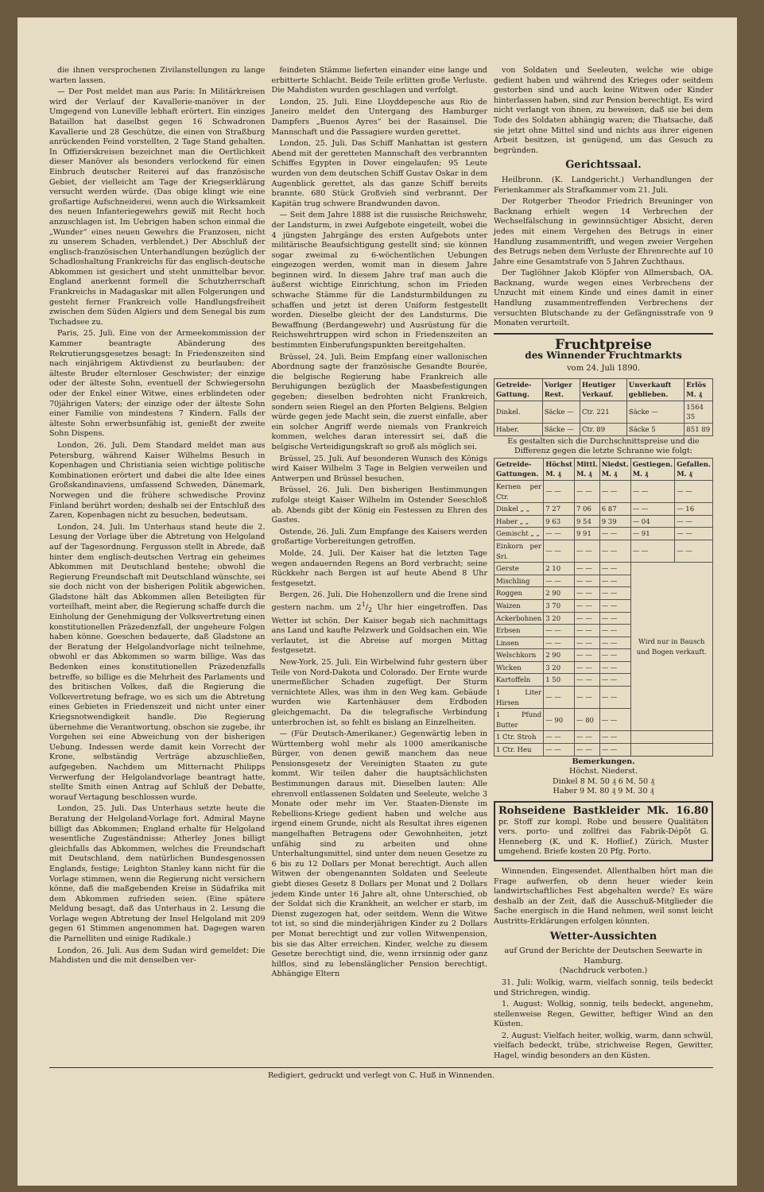die ihnen versprochenen Zivilanstellungen zu lange warten lassen.
— Der Post meldet man aus Paris: In Militärkreisen wird der Verlauf der Kavallerie-manöver in der Umgegend von Luneville lebhaft erörtert. Ein einziges Bataillon hat daselbst gegen 16 Schwadronen Kavallerie und 28 Geschütze, die einen von Straßburg anrückenden Feind vorstellten, 2 Tage Stand gehalten. In Offizierskreisen bezeichnet man die Oertlichkeit dieser Manöver als besonders verlockend für einen Einbruch deutscher Reiterei auf das französische Gebiet, der vielleicht am Tage der Kriegserklärung versucht werden würde. (Das obige klingt wie eine großartige Aufschneiderei, wenn auch die Wirksamkeit des neuen Infanteriegewehrs gewiß mit Recht hoch anzuschlagen ist. Im Uebrigen haben schon einmal die „Wunder“ eines neuen Gewehrs die Franzosen, nicht zu unserem Schaden, verblendet.) Der Abschluß der englisch-französischen Unterhandlungen bezüglich der Schadloshaltung Frankreichs für das englisch-deutsche Abkommen ist gesichert und steht unmittelbar bevor. England anerkennt formell die Schutzherrschaft Frankreichs in Madagaskar mit allen Folgerungen und gesteht ferner Frankreich volle Handlungsfreiheit zwischen dem Süden Algiers und dem Senegal bis zum Tschadsee zu.
Paris, 25. Juli. Eine von der Armeekommission der Kammer beantragte Abänderung des Rekrutierungsgesetzes besagt: In Friedenszeiten sind nach einjährigem Aktivdienst zu beurlauben: der älteste Bruder elternloser Geschwister; der einzige oder der älteste Sohn, eventuell der Schwiegersohn oder der Enkel einer Witwe, eines erblindeten oder 70jährigen Vaters; der einzige oder der älteste Sohn einer Familie von mindestens 7 Kindern. Falls der älteste Sohn erwerbsunfähig ist, genießt der zweite Sohn Dispens.
London, 26. Juli. Dem Standard meldet man aus Petersburg, während Kaiser Wilhelms Besuch in Kopenhagen und Christiania seien wichtige politische Kombinationen erörtert und dabei die alte Idee eines Großskandinaviens, umfassend Schweden, Dänemark, Norwegen und die frühere schwedische Provinz Finland berührt worden; deshalb sei der Entschluß des Zaren, Kopenhagen nicht zu besuchen, bedeutsam.
London, 24. Juli. Im Unterhaus stand heute die 2. Lesung der Vorlage über die Abtretung von Helgoland auf der Tagesordnung. Fergusson stellt in Abrede, daß hinter dem englisch-deutschen Vertrag ein geheimes Abkommen mit Deutschland bestehe; obwohl die Regierung Freundschaft mit Deutschland wünschte, sei sie doch nicht von der bisherigen Politik abgewichen. Gladstone hält das Abkommen allen Beteiligten für vorteilhaft, meint aber, die Regierung schaffe durch die Einholung der Genehmigung der Volksvertretung einen konstitutionellen Präzedenzfall, der ungeheure Folgen haben könne. Goeschen bedauerte, daß Gladstone an der Beratung der Helgolandvorlage nicht teilnehme, obwohl er das Abkommen so warm billige. Was das Bedenken eines konstitutionellen Präzedenzfalls betreffe, so billige es die Mehrheit des Parlaments und des britischen Volkes, daß die Regierung die Volksvertretung befrage, wo es sich um die Abtretung eines Gebietes in Friedenszeit und nicht unter einer Kriegsnotwendigkeit handle. Die Regierung übernehme die Verantwortung, obschon sie zugebe, ihr Vorgehen sei eine Abweichung von der bisherigen Uebung. Indessen werde damit kein Vorrecht der Krone, selbständig Verträge abzuschließen, aufgegeben. Nachdem um Mitternacht Philipps Verwerfung der Helgolandvorlage beantragt hatte, stellte Smith einen Antrag auf Schluß der Debatte, worauf Vertagung beschlossen wurde.
London, 25. Juli. Das Unterhaus setzte heute die Beratung der Helgoland-Vorlage fort. Admiral Mayne billigt das Abkommen; England erhalte für Helgoland wesentliche Zugeständnisse; Atherley Jones billigt gleichfalls das Abkommen, welches die Freundschaft mit Deutschland, dem natürlichen Bundesgenossen Englands, festige; Leighton Stanley kann nicht für die Vorlage stimmen, wenn die Regierung nicht versichern könne, daß die maßgebenden Kreise in Südafrika mit dem Abkommen zufrieden seien. (Eine spätere Meldung besagt, daß das Unterhaus in 2. Lesung die Vorlage wegen Abtretung der Insel Helgoland mit 209 gegen 61 Stimmen angenommen hat. Dagegen waren die Parnelliten und einige Radikale.)
London, 26. Juli. Aus dem Sudan wird gemeldet: Die Mahdisten und die mit denselben ver-
feindeten Stämme lieferten einander eine lange und erbitterte Schlacht. Beide Teile erlitten große Verluste. Die Mahdisten wurden geschlagen und verfolgt.
London, 25. Juli. Eine Lloyddepesche aus Rio de Janeiro meldet den Untergang des Hamburger Dampfers „Buenos Ayres“ bei der Rasainsel. Die Mannschaft und die Passagiere wurden gerettet.
London, 25. Juli. Das Schiff Manhattan ist gestern Abend mit der geretteten Mannschaft des verbrannten Schiffes Egypten in Dover eingelaufen; 95 Leute wurden von dem deutschen Schiff Gustav Oskar in dem Augenblick gerettet, als das ganze Schiff bereits brannte. 680 Stück Großvieh sind verbrannt. Der Kapitän trug schwere Brandwunden davon.
— Seit dem Jahre 1888 ist die russische Reichswehr, der Landsturm, in zwei Aufgebote eingeteilt, wobei die 4 jüngsten Jahrgänge des ersten Aufgebots unter militärische Beaufsichtigung gestellt sind; sie können sogar zweimal zu 6-wöchentlichen Uebungen eingezogen werden, womit man in diesem Jahre beginnen wird. In diesem Jahre traf man auch die äußerst wichtige Einrichtung, schon im Frieden schwache Stämme für die Landsturmbildungen zu schaffen und jetzt ist deren Uniform festgestellt worden. Dieselbe gleicht der des Landsturms. Die Bewaffnung (Berdangewehr) und Ausrüstung für die Reichswehrtruppen wird schon in Friedenszeiten an bestimmten Einberufungspunkten bereitgehalten.
Brüssel, 24. Juli. Beim Empfang einer wallonischen Abordnung sagte der französische Gesandte Bourée, die belgische Regierung habe Frankreich alle Beruhigungen bezüglich der Maasbefestigungen gegeben; dieselben bedrohten nicht Frankreich, sondern seien Riegel an den Pforten Belgiens. Belgien würde gegen jede Macht sein, die zuerst einfalle, aber ein solcher Angriff werde niemals von Frankreich kommen, welches daran interessirt sei, daß die belgische Verteidigungskraft so groß als möglich sei.
Brüssel, 25. Juli. Auf besonderen Wunsch des Königs wird Kaiser Wilhelm 3 Tage in Belgien verweilen und Antwerpen und Brüssel besuchen.
Brüssel, 26. Juli. Den bisherigen Bestimmungen zufolge steigt Kaiser Wilhelm im Ostender Seeschloß ab. Abends gibt der König ein Festessen zu Ehren des Gastes.
Ostende, 26. Juli. Zum Empfange des Kaisers werden großartige Vorbereitungen getroffen.
Molde, 24. Juli. Der Kaiser hat die letzten Tage wegen andauernden Regens an Bord verbracht; seine Rückkehr nach Bergen ist auf heute Abend 8 Uhr festgesetzt.
Bergen, 26. Juli. Die Hohenzollern und die Irene sind gestern nachm. um 21/2 Uhr hier eingetroffen. Das Wetter ist schön. Der Kaiser begab sich nachmittags ans Land und kaufte Pelzwerk und Goldsachen ein. Wie verlautet, ist die Abreise auf morgen Mittag festgesetzt.
New-York, 25. Juli. Ein Wirbelwind fuhr gestern über Teile von Nord-Dakota und Colorado. Der Ernte wurde unermeßlicher Schaden zugefügt. Der Sturm vernichtete Alles, was ihm in den Weg kam. Gebäude wurden wie Kartenhäuser dem Erdboden gleichgemacht. Da die telegrafische Verbindung unterbrochen ist, so fehlt es bislang an Einzelheiten.
— (Für Deutsch-Amerikaner.) Gegenwärtig leben in Württemberg wohl mehr als 1000 amerikanische Bürger, von denen gewiß manchem das neue Pensionsgesetz der Vereinigten Staaten zu gute kommt. Wir teilen daher die hauptsächlichsten Bestimmungen daraus mit. Dieselben lauten: Alle ehrenvoll entlassenen Soldaten und Seeleute, welche 3 Monate oder mehr im Ver. Staaten-Dienste im Rebellions-Kriege gedient haben und welche aus irgend einem Grunde, nicht als Resultat ihres eigenen mangelhaften Betragens oder Gewohnheiten, jetzt unfähig sind zu arbeiten und ohne Unterhaltungsmittel, sind unter dem neuen Gesetze zu 6 bis zu 12 Dollars per Monat berechtigt. Auch allen Witwen der obengenannten Soldaten und Seeleute giebt dieses Gesetz 8 Dollars per Monat und 2 Dollars jedem Kinde unter 16 Jahre alt, ohne Unterschied, ob der Soldat sich die Krankheit, an welcher er starb, im Dienst zugezogen hat, oder seitdem. Wenn die Witwe tot ist, so sind die minderjährigen Kinder zu 2 Dollars per Monat berechtigt und zur vollen Witwenpension, bis sie das Alter erreichen. Kinder, welche zu diesem Gesetze berechtigt sind, die, wenn irrsinnig oder ganz hilflos, sind zu lebenslänglicher Pension berechtigt. Abhängige Eltern
von Soldaten und Seeleuten, welche wie obige gedient haben und während des Krieges oder seitdem gestorben sind und auch keine Witwen oder Kinder hinterlassen haben, sind zur Pension berechtigt. Es wird nicht verlangt von ihnen, zu beweisen, daß sie bei dem Tode des Soldaten abhängig waren; die Thatsache, daß sie jetzt ohne Mittel sind und nichts aus ihrer eigenen Arbeit besitzen, ist genügend, um das Gesuch zu begründen.
Gerichtssaal.
Heilbronn. (K. Landgericht.) Verhandlungen der Ferienkammer als Strafkammer vom 21. Juli.
Der Rotgerber Theodor Friedrich Breuninger von Backnang erhielt wegen 14 Verbrechen der Wechselfälschung in gewinnsüchtiger Absicht, deren jedes mit einem Vergehen des Betrugs in einer Handlung zusammentrifft, und wegen zweier Vergehen des Betrugs neben dem Verluste der Ehrenrechte auf 10 Jahre eine Gesamtstrafe von 5 Jahren Zuchthaus.
Der Taglöhner Jakob Klöpfer von Allmersbach, OA. Backnang, wurde wegen eines Verbrechens der Unzucht mit einem Kinde und eines damit in einer Handlung zusammentreffenden Verbrechens der versuchten Blutschande zu der Gefängnisstrafe von 9 Monaten verurteilt.
Fruchtpreise
des Winnender Fruchtmarkts
vom 24. Juli 1890.
| Getreide-Gattung. | Voriger Rest. | Heutiger Verkauf. | Unverkauft geblieben. | Erlös M. ₰ |
| --- | --- | --- | --- | --- |
| Dinkel. | Säcke — | Ctr. 221 | Säcke — | 1564 35 |
| Haber. | Säcke — | Ctr. 89 | Säcke 5 | 851 89 |
Es gestalten sich die Durchschnittspreise und die Differenz gegen die letzte Schranne wie folgt:
| Getreide-Gattungen. | Höchst M. ₰ | Mittl. M. ₰ | Niedst. M. ₰ | Gestiegen. M. ₰ | Gefallen. M. ₰ |
| --- | --- | --- | --- | --- | --- |
| Kernen per Ctr. | — — | — — | — — | — — | — — |
| Dinkel „ „ | 7 27 | 7 06 | 6 87 | — — | — 16 |
| Haber „ „ | 9 63 | 9 54 | 9 39 | — 04 | — — |
| Gemischt „ „ | — — | 9 91 | — — | — 91 | — — |
| Einkorn per Sri. | — — | — — | — — | — — | — — |
| Gerste | 2 10 | — — | — — | Wird nur in Bausch und Bogen verkauft. | |
| Mischling | — — | — — | — — | | |
| Roggen | 2 90 | — — | — — | | |
| Waizen | 3 70 | — — | — — | | |
| Ackerbohnen | 3 20 | — — | — — | | |
| Erbsen | — — | — — | — — | | |
| Linsen | — — | — — | — — | | |
| Welschkorn | 2 90 | — — | — — | | |
| Wicken | 3 20 | — — | — — | | |
| Kartoffeln | 1 50 | — — | — — | | |
| 1 Liter Hirsen | — — | — — | — — | | |
| 1 Pfund Butter | — 90 | — 80 | — — | | |
| 1 Ctr. Stroh | — — | — — | — — | | |
| 1 Ctr. Heu | — — | — — | — — | | |
Bemerkungen.
Höchst. Niederst.
Dinkel 8 M. 50 ₰ 6 M. 50 ₰
Haber 9 M. 80 ₰ 9 M. 30 ₰
Rohseidene Bastkleider Mk. 16.80 pr. Stoff zur kompl. Robe und bessere Qualitäten vers. porto- und zollfrei das Fabrik-Dépôt G. Henneberg (K. und K. Hoflief.) Zürich. Muster umgehend. Briefe kosten 20 Pfg. Porto.
Winnenden. Eingesendet. Allenthalben hört man die Frage aufwerfen, ob denn heuer wieder kein landwirtschaftliches Fest abgehalten werde? Es wäre deshalb an der Zeit, daß die Ausschuß-Mitglieder die Sache energisch in die Hand nehmen, weil sonst leicht Austritts-Erklärungen erfolgen könnten.
Wetter-Aussichten
auf Grund der Berichte der Deutschen Seewarte in Hamburg.
(Nachdruck verboten.)
31. Juli: Wolkig, warm, vielfach sonnig, teils bedeckt und Strichregen, windig.
1. August: Wolkig, sonnig, teils bedeckt, angenehm, stellenweise Regen, Gewitter, heftiger Wind an den Küsten.
2. August: Vielfach heiter, wolkig, warm, dann schwül, vielfach bedeckt, trübe, strichweise Regen, Gewitter, Hagel, windig besonders an den Küsten.
Redigiert, gedruckt und verlegt von C. Huß in Winnenden.